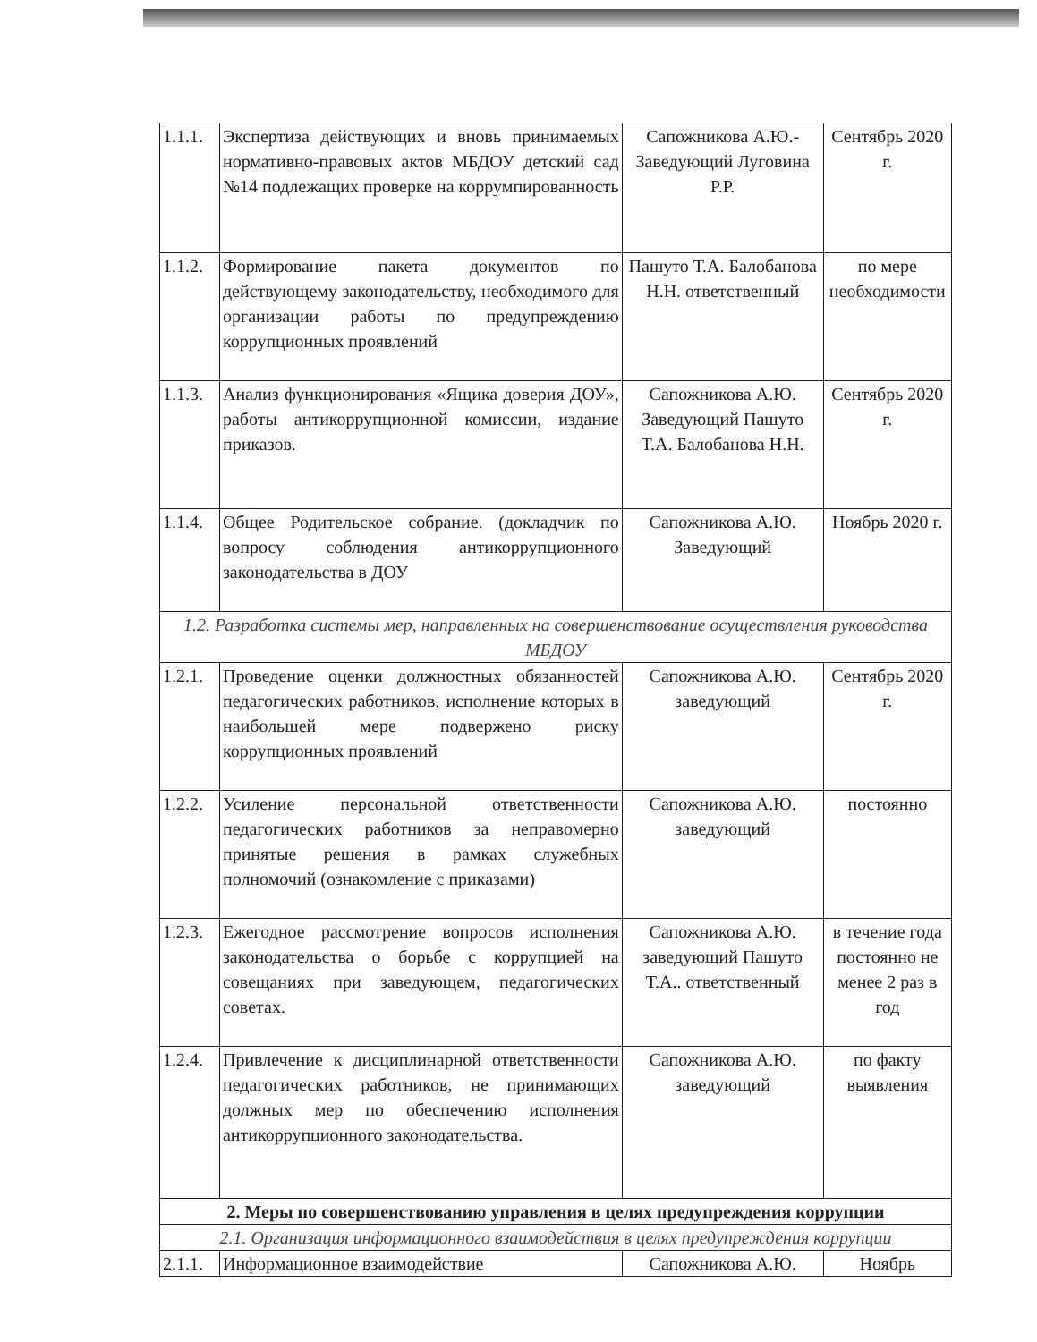| 1.1.1. | Экспертиза действующих и вновь принимаемых нормативно-правовых актов МБДОУ детский сад №14 подлежащих проверке на коррумпированность | Сапожникова А.Ю.- Заведующий Луговина Р.Р. | Сентябрь 2020 г. |
| 1.1.2. | Формирование пакета документов по действующему законодательству, необходимого для организации работы по предупреждению коррупционных проявлений | Пашуто Т.А. Балобанова Н.Н. ответственный | по мере необходимости |
| 1.1.3. | Анализ функционирования «Ящика доверия ДОУ», работы антикоррупционной комиссии, издание приказов. | Сапожникова А.Ю. Заведующий Пашуто Т.А. Балобанова Н.Н. | Сентябрь 2020 г. |
| 1.1.4. | Общее Родительское собрание. (докладчик по вопросу соблюдения антикоррупционного законодательства в ДОУ | Сапожникова А.Ю. Заведующий | Ноябрь 2020 г. |
| 1.2. Разработка системы мер, направленных на совершенствование осуществления руководства МБДОУ | | | |
| 1.2.1. | Проведение оценки должностных обязанностей педагогических работников, исполнение которых в наибольшей мере подвержено риску коррупционных проявлений | Сапожникова А.Ю. заведующий | Сентябрь 2020 г. |
| 1.2.2. | Усиление персональной ответственности педагогических работников за неправомерно принятые решения в рамках служебных полномочий (ознакомление с приказами) | Сапожникова А.Ю. заведующий | постоянно |
| 1.2.3. | Ежегодное рассмотрение вопросов исполнения законодательства о борьбе с коррупцией на совещаниях при заведующем, педагогических советах. | Сапожникова А.Ю. заведующий Пашуто Т.А.. ответственный | в течение года постоянно не менее 2 раз в год |
| 1.2.4. | Привлечение к дисциплинарной ответственности педагогических работников, не принимающих должных мер по обеспечению исполнения антикоррупционного законодательства. | Сапожникова А.Ю. заведующий | по факту выявления |
| 2. Меры по совершенствованию управления в целях предупреждения коррупции | | | |
| 2.1. Организация информационного взаимодействия в целях предупреждения коррупции | | | |
| 2.1.1. | Информационное взаимодействие | Сапожникова А.Ю. | Ноябрь |